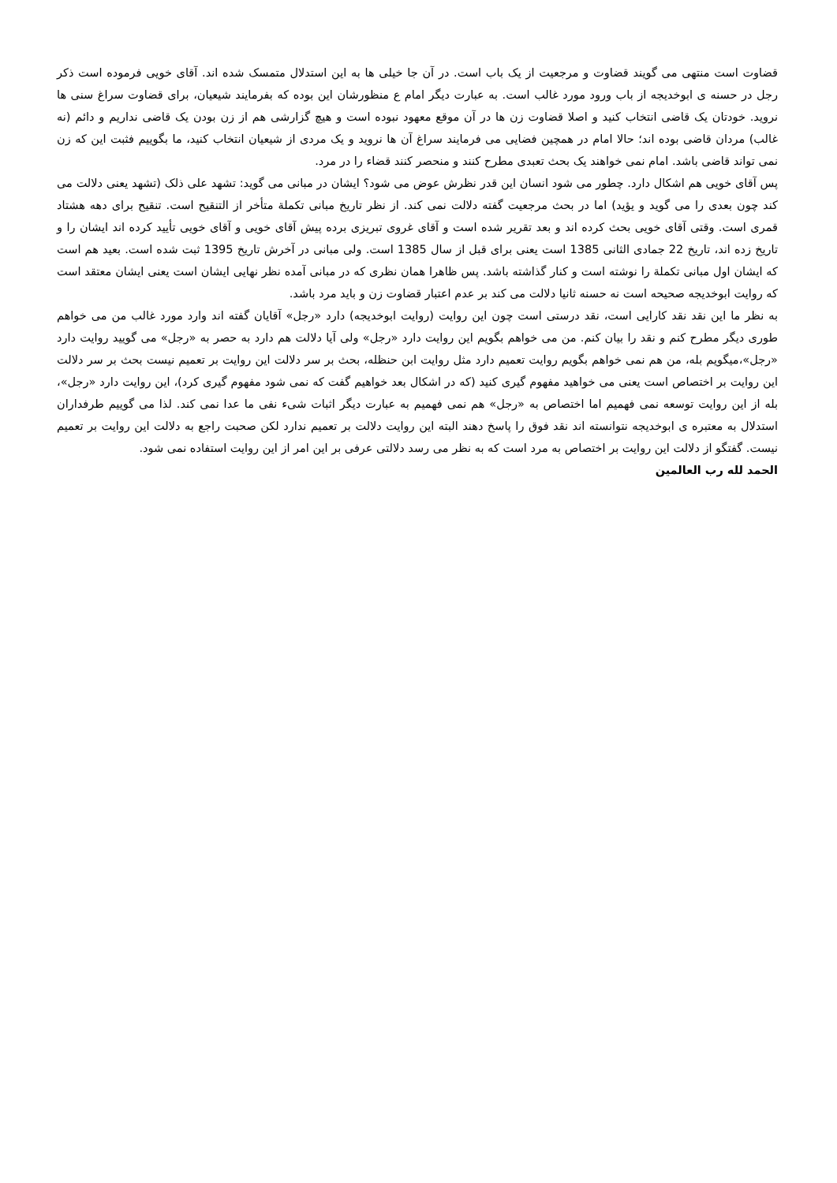قضاوت است منتهی می گویند قضاوت و مرجعیت از یک باب است. در آن جا خیلی ها به این استدلال متمسک شده اند. آقای خویی فرموده است ذکر رجل در حسنه ی ابوخدیجه از باب ورود مورد غالب است. به عبارت دیگر امام ع منظورشان این بوده که بفرمایند شیعیان، برای قضاوت سراغ سنی ها نروید. خودتان یک قاضی انتخاب کنید و اصلا قضاوت زن ها در آن موقع معهود نبوده است و هیچ گزارشی هم از زن بودن یک قاضی نداریم و دائم (نه غالب) مردان قاضی بوده اند؛ حالا امام در همچین فضایی می فرمایند سراغ آن ها نروید و یک مردی از شیعیان انتخاب کنید، ما بگوییم فثبت این که زن نمی تواند قاضی باشد. امام نمی خواهند یک بحث تعبدی مطرح کنند و منحصر کنند قضاء را در مرد.
پس آقای خویی هم اشکال دارد. چطور می شود انسان این قدر نظرش عوض می شود؟ ایشان در مبانی می گوید: تشهد علی ذلک (تشهد یعنی دلالت می کند چون بعدی را می گوید و یؤید) اما در بحث مرجعیت گفته دلالت نمی کند. از نظر تاریخ مبانی تکملة متأخر از التنقیح است. تنقیح برای دهه هشتاد قمری است. وقتی آقای خویی بحث کرده اند و بعد تقریر شده است و آقای غروی تبریزی برده پیش آقای خویی و آقای خویی تأیید کرده اند ایشان را و تاریخ زده اند، تاریخ 22 جمادی الثانی 1385 است یعنی برای قبل از سال 1385 است. ولی مبانی در آخرش تاریخ 1395 ثبت شده است. بعید هم است که ایشان اول مبانی تکملة را نوشته است و کنار گذاشته باشد. پس ظاهرا همان نظری که در مبانی آمده نظر نهایی ایشان است یعنی ایشان معتقد است که روایت ابوخدیجه صحیحه است نه حسنه ثانیا دلالت می کند بر عدم اعتبار قضاوت زن و باید مرد باشد.
به نظر ما این نقد نقد کارایی است، نقد درستی است چون این روایت (روایت ابوخدیجه) دارد «رجل» آقایان گفته اند وارد مورد غالب من می خواهم طوری دیگر مطرح کنم و نقد را بیان کنم. من می خواهم بگویم این روایت دارد «رجل» ولی آیا دلالت هم دارد به حصر به «رجل» می گویید روایت دارد «رجل»،میگویم بله، من هم نمی خواهم بگویم روایت تعمیم دارد مثل روایت ابن حنظله، بحث بر سر دلالت این روایت بر تعمیم نیست بحث بر سر دلالت این روایت بر اختصاص است یعنی می خواهید مفهوم گیری کنید (که در اشکال بعد خواهیم گفت که نمی شود مفهوم گیری کرد)، این روایت دارد «رجل»، بله از این روایت توسعه نمی فهمیم اما اختصاص به «رجل» هم نمی فهمیم به عبارت دیگر اثبات شیء نفی ما عدا نمی کند. لذا می گوییم طرفداران استدلال به معتبره ی ابوخدیجه نتوانسته اند نقد فوق را پاسخ دهند البته این روایت دلالت بر تعمیم ندارد لکن صحبت راجع به دلالت این روایت بر تعمیم نیست. گفتگو از دلالت این روایت بر اختصاص به مرد است که به نظر می رسد دلالتی عرفی بر این امر از این روایت استفاده نمی شود.
الحمد لله رب العالمین